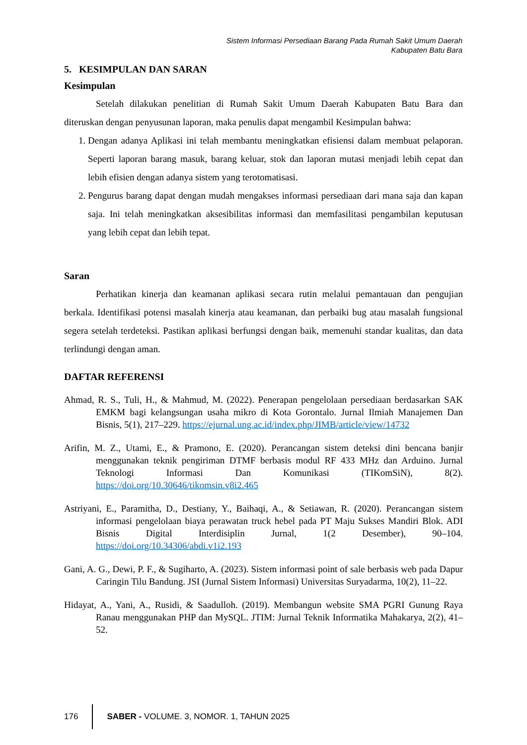Sistem Informasi Persediaan Barang Pada Rumah Sakit Umum Daerah
Kabupaten Batu Bara
5. KESIMPULAN DAN SARAN
Kesimpulan
Setelah dilakukan penelitian di Rumah Sakit Umum Daerah Kabupaten Batu Bara dan diteruskan dengan penyusunan laporan, maka penulis dapat mengambil Kesimpulan bahwa:
1. Dengan adanya Aplikasi ini telah membantu meningkatkan efisiensi dalam membuat pelaporan. Seperti laporan barang masuk, barang keluar, stok dan laporan mutasi menjadi lebih cepat dan lebih efisien dengan adanya sistem yang terotomatisasi.
2. Pengurus barang dapat dengan mudah mengakses informasi persediaan dari mana saja dan kapan saja. Ini telah meningkatkan aksesibilitas informasi dan memfasilitasi pengambilan keputusan yang lebih cepat dan lebih tepat.
Saran
Perhatikan kinerja dan keamanan aplikasi secara rutin melalui pemantauan dan pengujian berkala. Identifikasi potensi masalah kinerja atau keamanan, dan perbaiki bug atau masalah fungsional segera setelah terdeteksi. Pastikan aplikasi berfungsi dengan baik, memenuhi standar kualitas, dan data terlindungi dengan aman.
DAFTAR REFERENSI
Ahmad, R. S., Tuli, H., & Mahmud, M. (2022). Penerapan pengelolaan persediaan berdasarkan SAK EMKM bagi kelangsungan usaha mikro di Kota Gorontalo. Jurnal Ilmiah Manajemen Dan Bisnis, 5(1), 217–229. https://ejurnal.ung.ac.id/index.php/JIMB/article/view/14732
Arifin, M. Z., Utami, E., & Pramono, E. (2020). Perancangan sistem deteksi dini bencana banjir menggunakan teknik pengiriman DTMF berbasis modul RF 433 MHz dan Arduino. Jurnal Teknologi Informasi Dan Komunikasi (TIKomSiN), 8(2). https://doi.org/10.30646/tikomsin.v8i2.465
Astriyani, E., Paramitha, D., Destiany, Y., Baihaqi, A., & Setiawan, R. (2020). Perancangan sistem informasi pengelolaan biaya perawatan truck hebel pada PT Maju Sukses Mandiri Blok. ADI Bisnis Digital Interdisiplin Jurnal, 1(2 Desember), 90–104. https://doi.org/10.34306/abdi.v1i2.193
Gani, A. G., Dewi, P. F., & Sugiharto, A. (2023). Sistem informasi point of sale berbasis web pada Dapur Caringin Tilu Bandung. JSI (Jurnal Sistem Informasi) Universitas Suryadarma, 10(2), 11–22.
Hidayat, A., Yani, A., Rusidi, & Saadulloh. (2019). Membangun website SMA PGRI Gunung Raya Ranau menggunakan PHP dan MySQL. JTIM: Jurnal Teknik Informatika Mahakarya, 2(2), 41–52.
176
SABER - VOLUME. 3, NOMOR. 1, TAHUN 2025